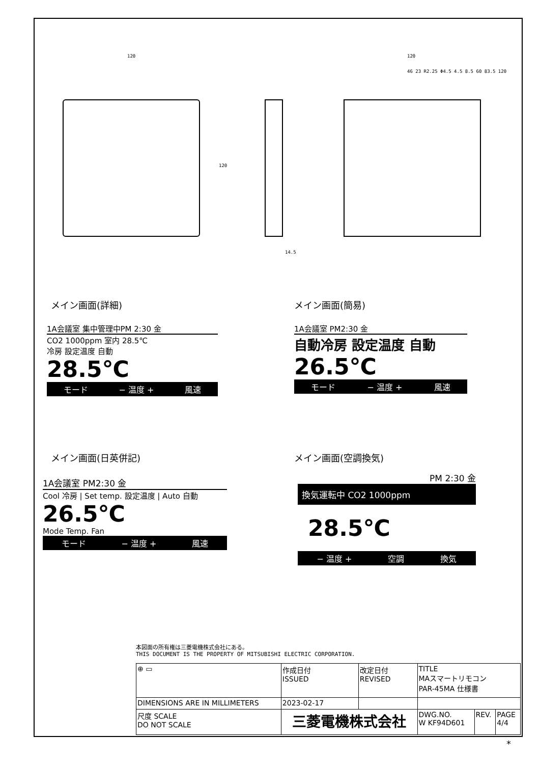120
120
14.5
120
46 23 R2.25 Φ4.5 4.5 8.5 60 83.5 120
メイン画面(詳細) メイン画面(簡易)
1A会議室 集中管理中PM 2:30 金
CO2 1000ppm 室内 28.5℃
冷房 設定温度 自動
28.5℃
モード − 温度 + 風速
1A会議室 PM2:30 金
自動冷房 設定温度 自動
26.5℃
モード − 温度 + 風速
メイン画面(日英併記) メイン画面(空調換気)
1A会議室 PM2:30 金
Cool 冷房 | Set temp. 設定温度 | Auto 自動
26.5℃
Mode Temp. Fan
モード − 温度 + 風速
PM 2:30 金
換気運転中 CO2 1000ppm
28.5℃
− 温度 + 空調 換気
本図面の所有権は三菱電機株式会社にある。
THIS DOCUMENT IS THE PROPERTY OF MITSUBISHI ELECTRIC CORPORATION.
| ⊕ ▭ | 作成日付 ISSUED | 改定日付 REVISED | TITLE MAスマートリモコン PAR-45MA 仕様書 | | |
| DIMENSIONS ARE IN MILLIMETERS | 2023-02-17 | | | | |
| 尺度 SCALE DO NOT SCALE | 三菱電機株式会社 | | DWG.NO. W KF94D601 | REV. | PAGE 4/4 |
*